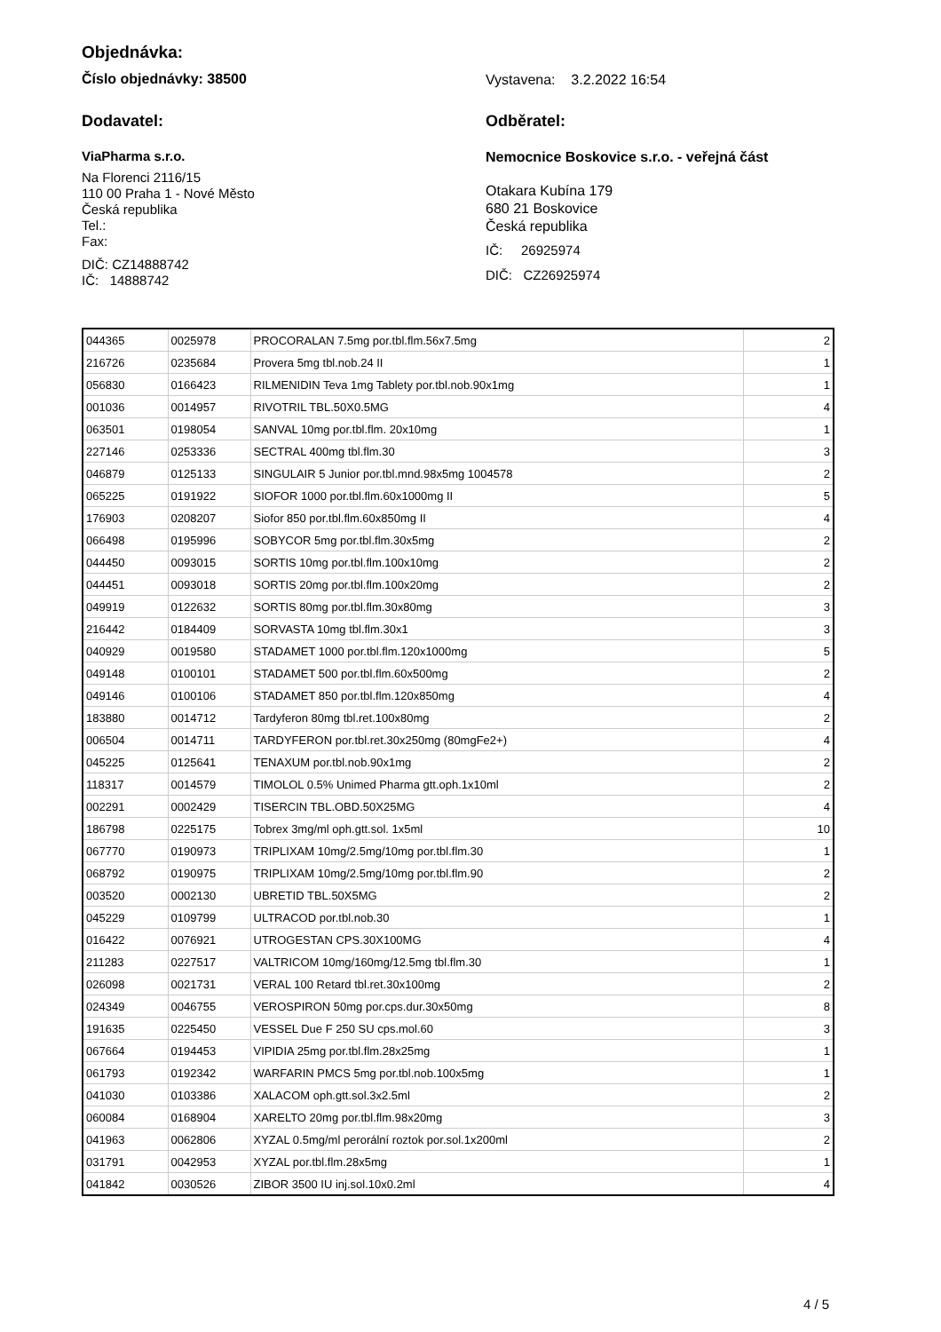Objednávka:
Číslo objednávky: 38500
Vystavena: 3.2.2022 16:54
Dodavatel: Odběratel:
ViaPharma s.r.o.
Na Florenci 2116/15
110 00 Praha 1 - Nové Město
Česká republika
Tel.:
Fax:
DIČ: CZ14888742
IČ: 14888742
Nemocnice Boskovice s.r.o. - veřejná část
Otakara Kubína 179
680 21 Boskovice
Česká republika
IČ: 26925974
DIČ: CZ26925974
| 044365 | 0025978 | PROCORALAN 7.5mg por.tbl.flm.56x7.5mg | 2 |
| 216726 | 0235684 | Provera 5mg tbl.nob.24 II | 1 |
| 056830 | 0166423 | RILMENIDIN Teva 1mg Tablety por.tbl.nob.90x1mg | 1 |
| 001036 | 0014957 | RIVOTRIL TBL.50X0.5MG | 4 |
| 063501 | 0198054 | SANVAL 10mg por.tbl.flm. 20x10mg | 1 |
| 227146 | 0253336 | SECTRAL 400mg tbl.flm.30 | 3 |
| 046879 | 0125133 | SINGULAIR 5 Junior por.tbl.mnd.98x5mg 1004578 | 2 |
| 065225 | 0191922 | SIOFOR 1000 por.tbl.flm.60x1000mg II | 5 |
| 176903 | 0208207 | Siofor 850 por.tbl.flm.60x850mg II | 4 |
| 066498 | 0195996 | SOBYCOR 5mg por.tbl.flm.30x5mg | 2 |
| 044450 | 0093015 | SORTIS 10mg por.tbl.flm.100x10mg | 2 |
| 044451 | 0093018 | SORTIS 20mg por.tbl.flm.100x20mg | 2 |
| 049919 | 0122632 | SORTIS 80mg por.tbl.flm.30x80mg | 3 |
| 216442 | 0184409 | SORVASTA 10mg tbl.flm.30x1 | 3 |
| 040929 | 0019580 | STADAMET 1000 por.tbl.flm.120x1000mg | 5 |
| 049148 | 0100101 | STADAMET 500 por.tbl.flm.60x500mg | 2 |
| 049146 | 0100106 | STADAMET 850 por.tbl.flm.120x850mg | 4 |
| 183880 | 0014712 | Tardyferon 80mg tbl.ret.100x80mg | 2 |
| 006504 | 0014711 | TARDYFERON por.tbl.ret.30x250mg (80mgFe2+) | 4 |
| 045225 | 0125641 | TENAXUM por.tbl.nob.90x1mg | 2 |
| 118317 | 0014579 | TIMOLOL 0.5% Unimed Pharma gtt.oph.1x10ml | 2 |
| 002291 | 0002429 | TISERCIN TBL.OBD.50X25MG | 4 |
| 186798 | 0225175 | Tobrex 3mg/ml oph.gtt.sol. 1x5ml | 10 |
| 067770 | 0190973 | TRIPLIXAM 10mg/2.5mg/10mg por.tbl.flm.30 | 1 |
| 068792 | 0190975 | TRIPLIXAM 10mg/2.5mg/10mg por.tbl.flm.90 | 2 |
| 003520 | 0002130 | UBRETID TBL.50X5MG | 2 |
| 045229 | 0109799 | ULTRACOD por.tbl.nob.30 | 1 |
| 016422 | 0076921 | UTROGESTAN CPS.30X100MG | 4 |
| 211283 | 0227517 | VALTRICOM 10mg/160mg/12.5mg tbl.flm.30 | 1 |
| 026098 | 0021731 | VERAL 100 Retard tbl.ret.30x100mg | 2 |
| 024349 | 0046755 | VEROSPIRON 50mg por.cps.dur.30x50mg | 8 |
| 191635 | 0225450 | VESSEL Due F 250 SU cps.mol.60 | 3 |
| 067664 | 0194453 | VIPIDIA 25mg por.tbl.flm.28x25mg | 1 |
| 061793 | 0192342 | WARFARIN PMCS 5mg por.tbl.nob.100x5mg | 1 |
| 041030 | 0103386 | XALACOM oph.gtt.sol.3x2.5ml | 2 |
| 060084 | 0168904 | XARELTO 20mg por.tbl.flm.98x20mg | 3 |
| 041963 | 0062806 | XYZAL 0.5mg/ml perorální roztok por.sol.1x200ml | 2 |
| 031791 | 0042953 | XYZAL por.tbl.flm.28x5mg | 1 |
| 041842 | 0030526 | ZIBOR 3500 IU inj.sol.10x0.2ml | 4 |
4 / 5